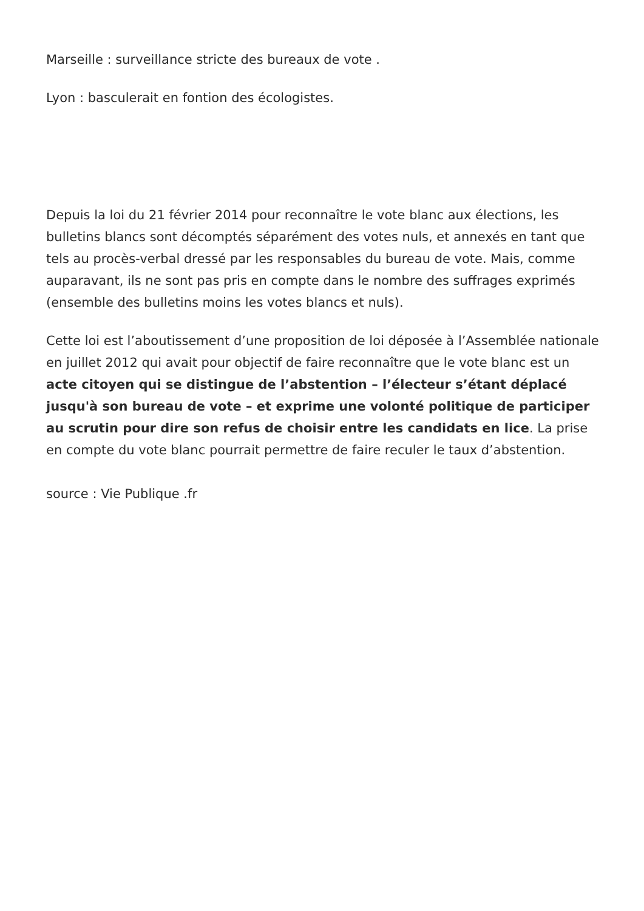Marseille : surveillance stricte des bureaux de vote .
Lyon : basculerait en fontion des écologistes.
Depuis la loi du 21 février 2014 pour reconnaître le vote blanc aux élections, les bulletins blancs sont décomptés séparément des votes nuls, et annexés en tant que tels au procès-verbal dressé par les responsables du bureau de vote. Mais, comme auparavant, ils ne sont pas pris en compte dans le nombre des suffrages exprimés (ensemble des bulletins moins les votes blancs et nuls).
Cette loi est l’aboutissement d’une proposition de loi déposée à l’Assemblée nationale en juillet 2012 qui avait pour objectif de faire reconnaître que le vote blanc est un acte citoyen qui se distingue de l’abstention – l’électeur s’étant déplacé jusqu'à son bureau de vote – et exprime une volonté politique de participer au scrutin pour dire son refus de choisir entre les candidats en lice. La prise en compte du vote blanc pourrait permettre de faire reculer le taux d’abstention.
source : Vie Publique .fr